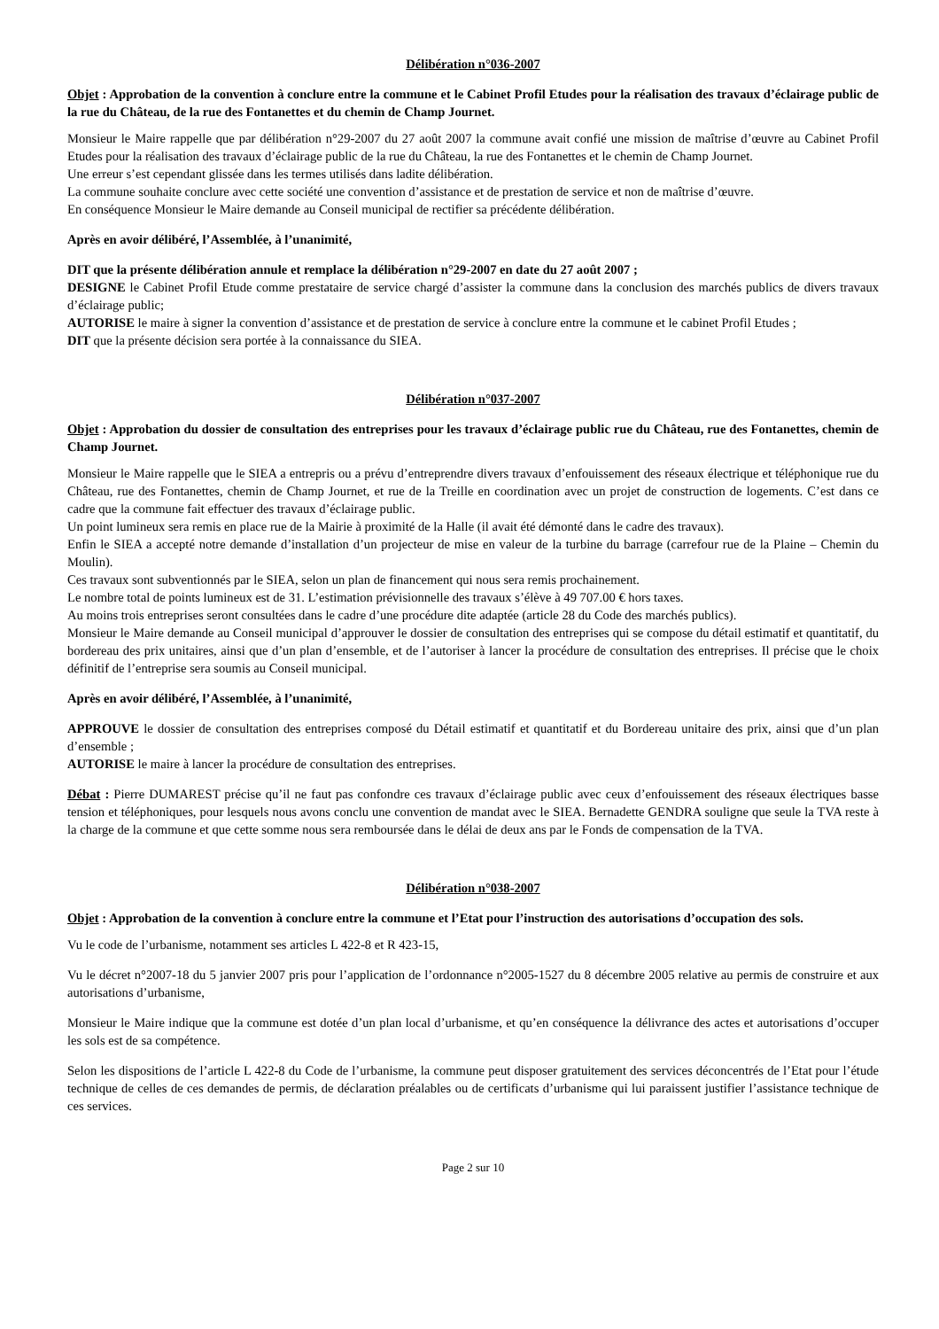Délibération n°036-2007
Objet : Approbation de la convention à conclure entre la commune et le Cabinet Profil Etudes pour la réalisation des travaux d’éclairage public de la rue du Château, de la rue des Fontanettes et du chemin de Champ Journet.
Monsieur le Maire rappelle que par délibération n°29-2007 du 27 août 2007 la commune avait confié une mission de maîtrise d’œuvre au Cabinet Profil Etudes pour la réalisation des travaux d’éclairage public de la rue du Château, la rue des Fontanettes et le chemin de Champ Journet.
Une erreur s’est cependant glissée dans les termes utilisés dans ladite délibération.
La commune souhaite conclure avec cette société une convention d’assistance et de prestation de service et non de maîtrise d’œuvre.
En conséquence Monsieur le Maire demande au Conseil municipal de rectifier sa précédente délibération.
Après en avoir délibéré, l’Assemblée, à l’unanimité,
DIT que la présente délibération annule et remplace la délibération n°29-2007 en date du 27 août 2007 ;
DESIGNE le Cabinet Profil Etude comme prestataire de service chargé d’assister la commune dans la conclusion des marchés publics de divers travaux d’éclairage public;
AUTORISE le maire à signer la convention d’assistance et de prestation de service à conclure entre la commune et le cabinet Profil Etudes ;
DIT que la présente décision sera portée à la connaissance du SIEA.
Délibération n°037-2007
Objet : Approbation du dossier de consultation des entreprises pour les travaux d’éclairage public rue du Château, rue des Fontanettes, chemin de Champ Journet.
Monsieur le Maire rappelle que le SIEA a entrepris ou a prévu d’entreprendre divers travaux d’enfouissement des réseaux électrique et téléphonique rue du Château, rue des Fontanettes, chemin de Champ Journet, et rue de la Treille en coordination avec un projet de construction de logements. C’est dans ce cadre que la commune fait effectuer des travaux d’éclairage public.
Un point lumineux sera remis en place rue de la Mairie à proximité de la Halle (il avait été démonté dans le cadre des travaux).
Enfin le SIEA a accepté notre demande d’installation d’un projecteur de mise en valeur de la turbine du barrage (carrefour rue de la Plaine – Chemin du Moulin).
Ces travaux sont subventionnés par le SIEA, selon un plan de financement qui nous sera remis prochainement.
Le nombre total de points lumineux est de 31. L’estimation prévisionnelle des travaux s’élève à 49 707.00 € hors taxes.
Au moins trois entreprises seront consultées dans le cadre d’une procédure dite adaptée (article 28 du Code des marchés publics).
Monsieur le Maire demande au Conseil municipal d’approuver le dossier de consultation des entreprises qui se compose du détail estimatif et quantitatif, du bordereau des prix unitaires, ainsi que d’un plan d’ensemble, et de l’autoriser à lancer la procédure de consultation des entreprises. Il précise que le choix définitif de l’entreprise sera soumis au Conseil municipal.
Après en avoir délibéré, l’Assemblée, à l’unanimité,
APPROUVE le dossier de consultation des entreprises composé du Détail estimatif et quantitatif et du Bordereau unitaire des prix, ainsi que d’un plan d’ensemble ;
AUTORISE le maire à lancer la procédure de consultation des entreprises.
Débat : Pierre DUMAREST précise qu’il ne faut pas confondre ces travaux d’éclairage public avec ceux d’enfouissement des réseaux électriques basse tension et téléphoniques, pour lesquels nous avons conclu une convention de mandat avec le SIEA. Bernadette GENDRA souligne que seule la TVA reste à la charge de la commune et que cette somme nous sera remboursée dans le délai de deux ans par le Fonds de compensation de la TVA.
Délibération n°038-2007
Objet : Approbation de la convention à conclure entre la commune et l’Etat pour l’instruction des autorisations d’occupation des sols.
Vu le code de l’urbanisme, notamment ses articles L 422-8 et R 423-15,
Vu le décret n°2007-18 du 5 janvier 2007 pris pour l’application de l’ordonnance n°2005-1527 du 8 décembre 2005 relative au permis de construire et aux autorisations d’urbanisme,
Monsieur le Maire indique que la commune est dotée d’un plan local d’urbanisme, et qu’en conséquence la délivrance des actes et autorisations d’occuper les sols est de sa compétence.
Selon les dispositions de l’article L 422-8 du Code de l’urbanisme, la commune peut disposer gratuitement des services déconcentrés de l’Etat pour l’étude technique de celles de ces demandes de permis, de déclaration préalables ou de certificats d’urbanisme qui lui paraissent justifier l’assistance technique de ces services.
Page 2 sur 10